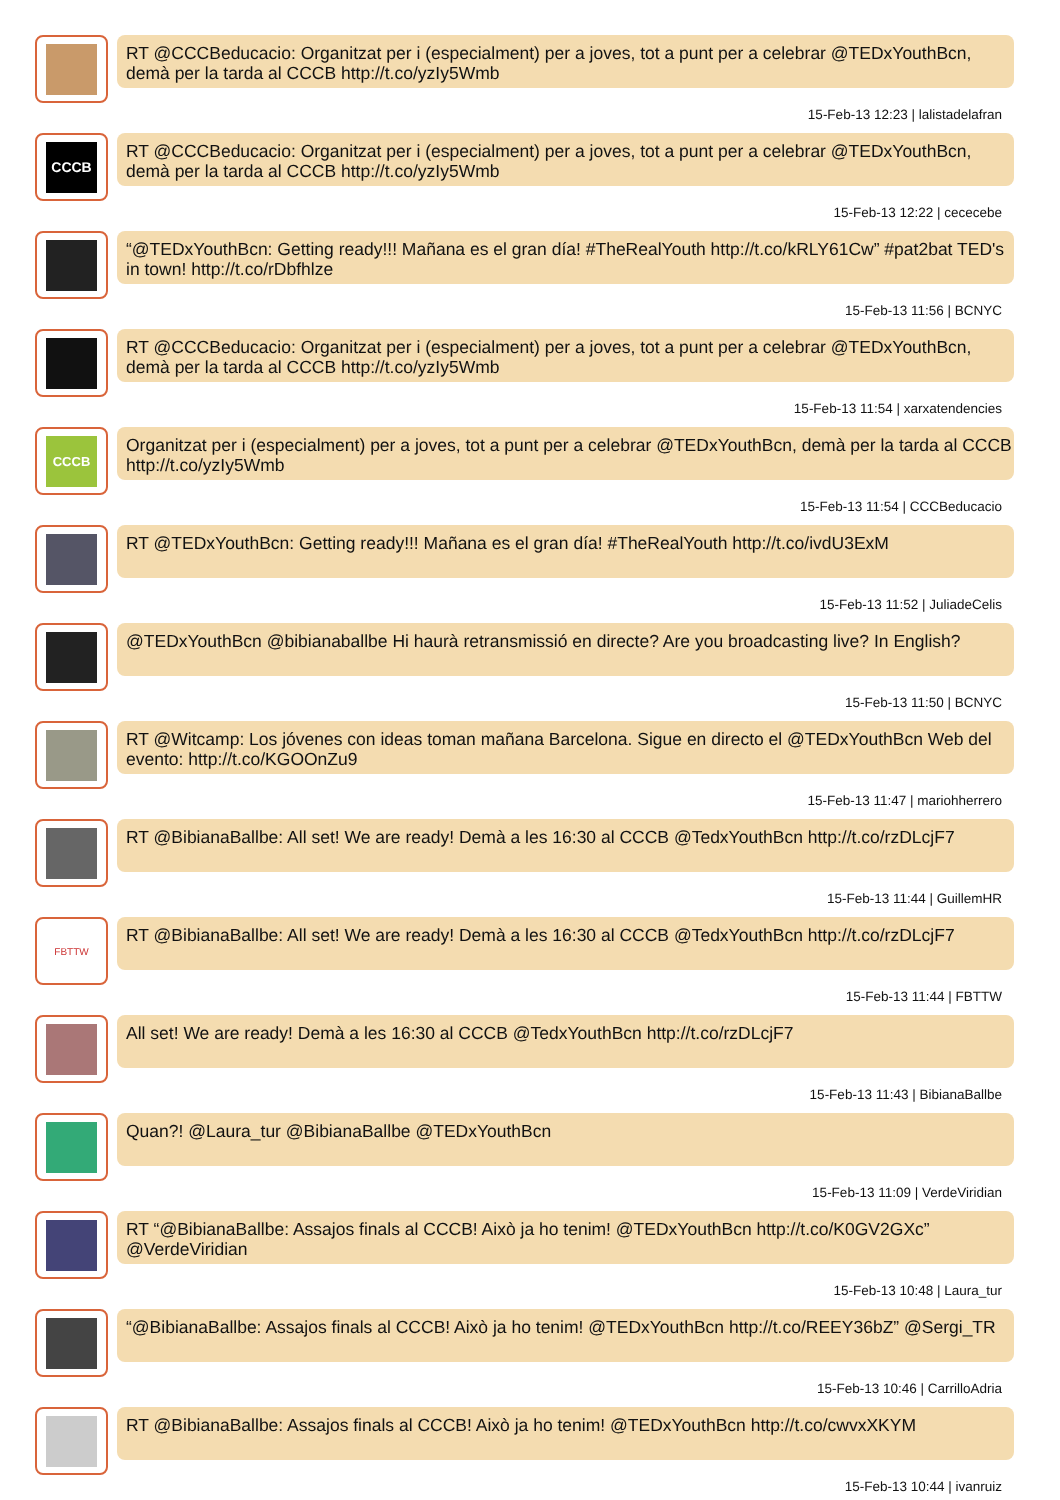RT @CCCBeducacio: Organitzat per i (especialment) per a joves, tot a punt per a celebrar @TEDxYouthBcn, demà per la tarda al CCCB http://t.co/yzIy5Wmb
15-Feb-13 12:23 | lalistadelafran
CCCB
RT @CCCBeducacio: Organitzat per i (especialment) per a joves, tot a punt per a celebrar @TEDxYouthBcn, demà per la tarda al CCCB http://t.co/yzIy5Wmb
15-Feb-13 12:22 | cececebe
“@TEDxYouthBcn: Getting ready!!! Mañana es el gran día! #TheRealYouth http://t.co/kRLY61Cw” #pat2bat TED's in town! http://t.co/rDbfhlze
15-Feb-13 11:56 | BCNYC
RT @CCCBeducacio: Organitzat per i (especialment) per a joves, tot a punt per a celebrar @TEDxYouthBcn, demà per la tarda al CCCB http://t.co/yzIy5Wmb
15-Feb-13 11:54 | xarxatendencies
CCCB
Organitzat per i (especialment) per a joves, tot a punt per a celebrar @TEDxYouthBcn, demà per la tarda al CCCB http://t.co/yzIy5Wmb
15-Feb-13 11:54 | CCCBeducacio
RT @TEDxYouthBcn: Getting ready!!! Mañana es el gran día! #TheRealYouth http://t.co/ivdU3ExM
15-Feb-13 11:52 | JuliadeCelis
@TEDxYouthBcn @bibianaballbe Hi haurà retransmissió en directe? Are you broadcasting live? In English?
15-Feb-13 11:50 | BCNYC
RT @Witcamp: Los jóvenes con ideas toman mañana Barcelona. Sigue en directo el @TEDxYouthBcn Web del evento: http://t.co/KGOOnZu9
15-Feb-13 11:47 | mariohherrero
RT @BibianaBallbe: All set! We are ready! Demà a les 16:30 al CCCB @TedxYouthBcn http://t.co/rzDLcjF7
15-Feb-13 11:44 | GuillemHR
FBTTW
RT @BibianaBallbe: All set! We are ready! Demà a les 16:30 al CCCB @TedxYouthBcn http://t.co/rzDLcjF7
15-Feb-13 11:44 | FBTTW
All set! We are ready! Demà a les 16:30 al CCCB @TedxYouthBcn http://t.co/rzDLcjF7
15-Feb-13 11:43 | BibianaBallbe
Quan?! @Laura_tur @BibianaBallbe @TEDxYouthBcn
15-Feb-13 11:09 | VerdeViridian
RT “@BibianaBallbe: Assajos finals al CCCB! Això ja ho tenim! @TEDxYouthBcn http://t.co/K0GV2GXc” @VerdeViridian
15-Feb-13 10:48 | Laura_tur
“@BibianaBallbe: Assajos finals al CCCB! Això ja ho tenim! @TEDxYouthBcn http://t.co/REEY36bZ” @Sergi_TR
15-Feb-13 10:46 | CarrilloAdria
RT @BibianaBallbe: Assajos finals al CCCB! Això ja ho tenim! @TEDxYouthBcn http://t.co/cwvxXKYM
15-Feb-13 10:44 | ivanruiz